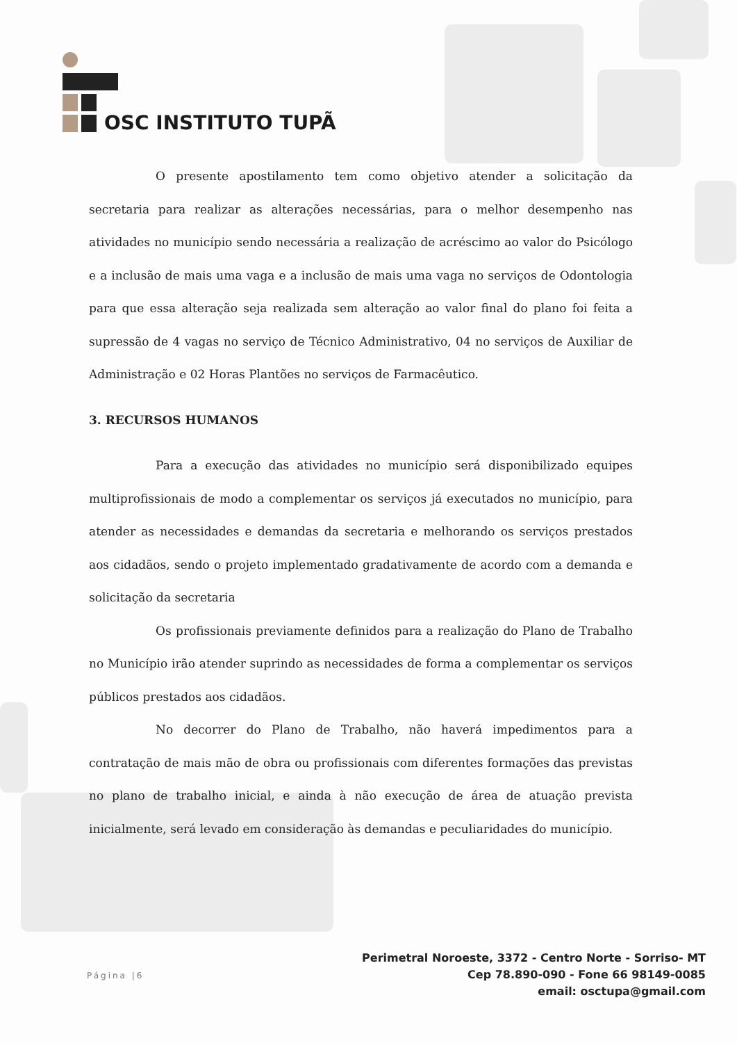OSC INSTITUTO TUPÃ
O presente apostilamento tem como objetivo atender a solicitação da secretaria para realizar as alterações necessárias, para o melhor desempenho nas atividades no município sendo necessária a realização de acréscimo ao valor do Psicólogo e a inclusão de mais uma vaga e a inclusão de mais uma vaga no serviços de Odontologia para que essa alteração seja realizada sem alteração ao valor final do plano foi feita a supressão de 4 vagas no serviço de Técnico Administrativo, 04 no serviços de Auxiliar de Administração e 02 Horas Plantões no serviços de Farmacêutico.
3. RECURSOS HUMANOS
Para a execução das atividades no município será disponibilizado equipes multiprofissionais de modo a complementar os serviços já executados no município, para atender as necessidades e demandas da secretaria e melhorando os serviços prestados aos cidadãos, sendo o projeto implementado gradativamente de acordo com a demanda e solicitação da secretaria
Os profissionais previamente definidos para a realização do Plano de Trabalho no Município irão atender suprindo as necessidades de forma a complementar os serviços públicos prestados aos cidadãos.
No decorrer do Plano de Trabalho, não haverá impedimentos para a contratação de mais mão de obra ou profissionais com diferentes formações das previstas no plano de trabalho inicial, e ainda à não execução de área de atuação prevista inicialmente, será levado em consideração às demandas e peculiaridades do município.
Página |6
Perimetral Noroeste, 3372 - Centro Norte - Sorriso- MT
Cep 78.890-090 - Fone 66 98149-0085
email: osctupa@gmail.com